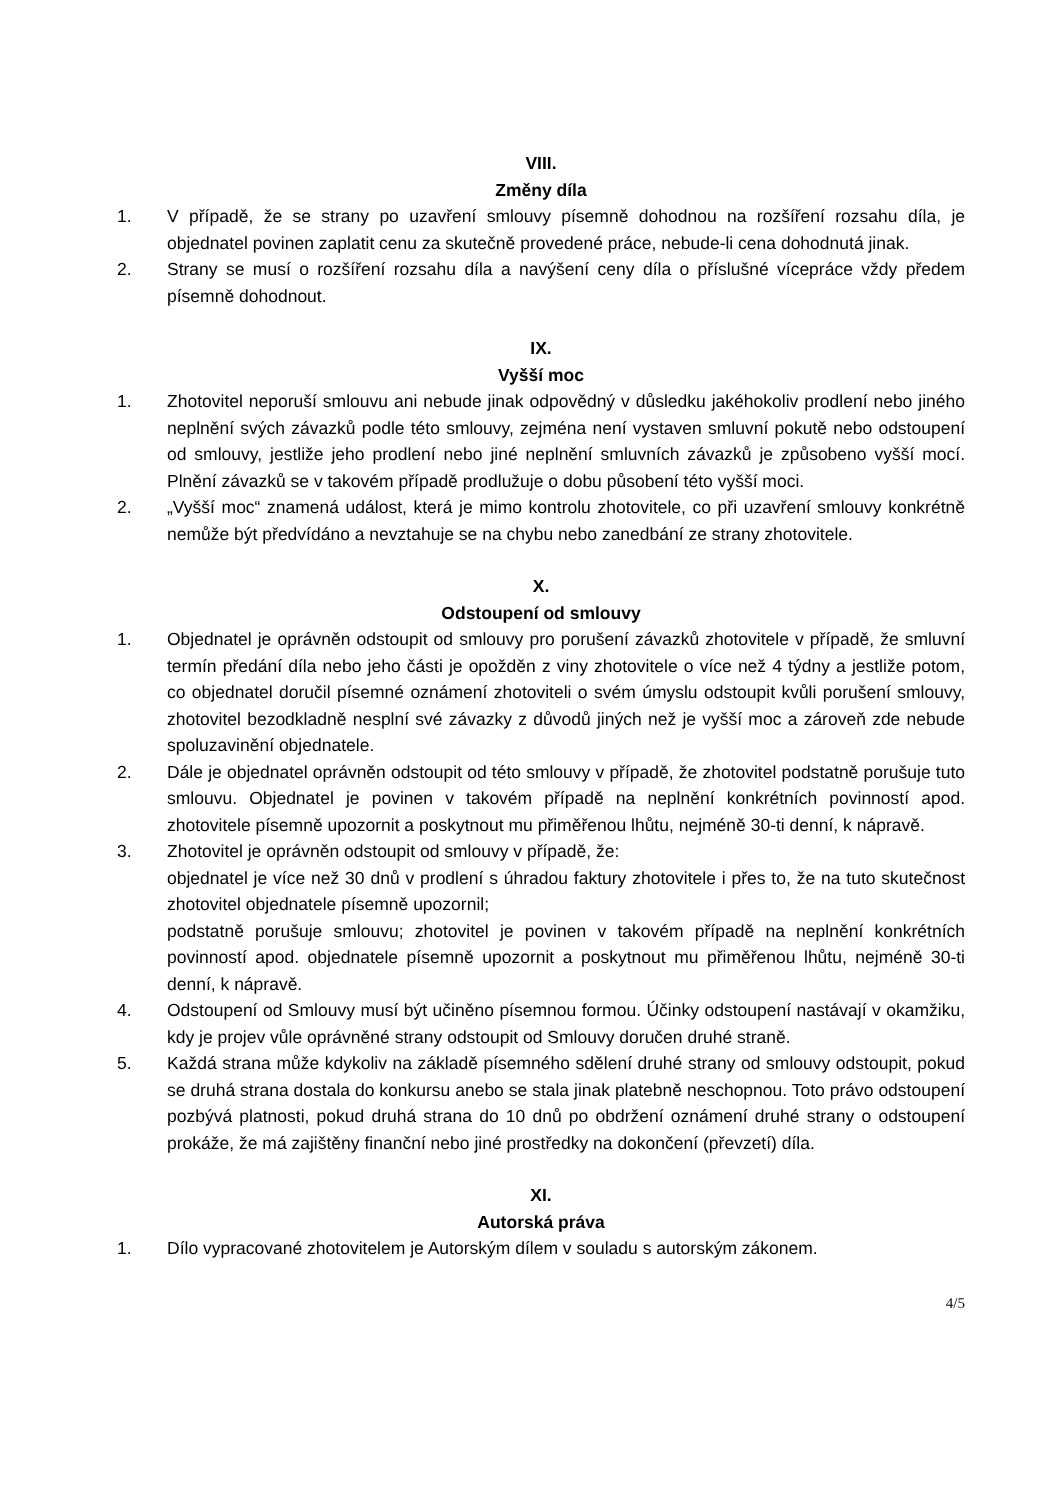VIII.
Změny díla
1. V případě, že se strany po uzavření smlouvy písemně dohodnou na rozšíření rozsahu díla, je objednatel povinen zaplatit cenu za skutečně provedené práce, nebude-li cena dohodnutá jinak.
2. Strany se musí o rozšíření rozsahu díla a navýšení ceny díla o příslušné vícepráce vždy předem písemně dohodnout.
IX.
Vyšší moc
1. Zhotovitel neporuší smlouvu ani nebude jinak odpovědný v důsledku jakéhokoliv prodlení nebo jiného neplnění svých závazků podle této smlouvy, zejména není vystaven smluvní pokutě nebo odstoupení od smlouvy, jestliže jeho prodlení nebo jiné neplnění smluvních závazků je způsobeno vyšší mocí. Plnění závazků se v takovém případě prodlužuje o dobu působení této vyšší moci.
2. „Vyšší moc“ znamená událost, která je mimo kontrolu zhotovitele, co při uzavření smlouvy konkrétně nemůže být předvídáno a nevztahuje se na chybu nebo zanedbání ze strany zhotovitele.
X.
Odstoupení od smlouvy
1. Objednatel je oprávněn odstoupit od smlouvy pro porušení závazků zhotovitele v případě, že smluvní termín předání díla nebo jeho části je opožděn z viny zhotovitele o více než 4 týdny a jestliže potom, co objednatel doručil písemné oznámení zhotoviteli o svém úmyslu odstoupit kvůli porušení smlouvy, zhotovitel bezodkladně nesplní své závazky z důvodů jiných než je vyšší moc a zároveň zde nebude spoluzavinění objednatele.
2. Dále je objednatel oprávněn odstoupit od této smlouvy v případě, že zhotovitel podstatně porušuje tuto smlouvu. Objednatel je povinen v takovém případě na neplnění konkrétních povinností apod. zhotovitele písemně upozornit a poskytnout mu přiměřenou lhůtu, nejméně 30-ti denní, k nápravě.
3. Zhotovitel je oprávněn odstoupit od smlouvy v případě, že:
objednatel je více než 30 dnů v prodlení s úhradou faktury zhotovitele i přes to, že na tuto skutečnost zhotovitel objednatele písemně upozornil;
podstatně porušuje smlouvu; zhotovitel je povinen v takovém případě na neplnění konkrétních povinností apod. objednatele písemně upozornit a poskytnout mu přiměřenou lhůtu, nejméně 30-ti denní, k nápravě.
4. Odstoupení od Smlouvy musí být učiněno písemnou formou. Účinky odstoupení nastávají v okamžiku, kdy je projev vůle oprávněné strany odstoupit od Smlouvy doručen druhé straně.
5. Každá strana může kdykoliv na základě písemného sdělení druhé strany od smlouvy odstoupit, pokud se druhá strana dostala do konkursu anebo se stala jinak platebně neschopnou. Toto právo odstoupení pozbývá platnosti, pokud druhá strana do 10 dnů po obdržení oznámení druhé strany o odstoupení prokáže, že má zajištěny finanční nebo jiné prostředky na dokončení (převzetí) díla.
XI.
Autorská práva
1. Dílo vypracované zhotovitelem je Autorským dílem v souladu s autorským zákonem.
4/5